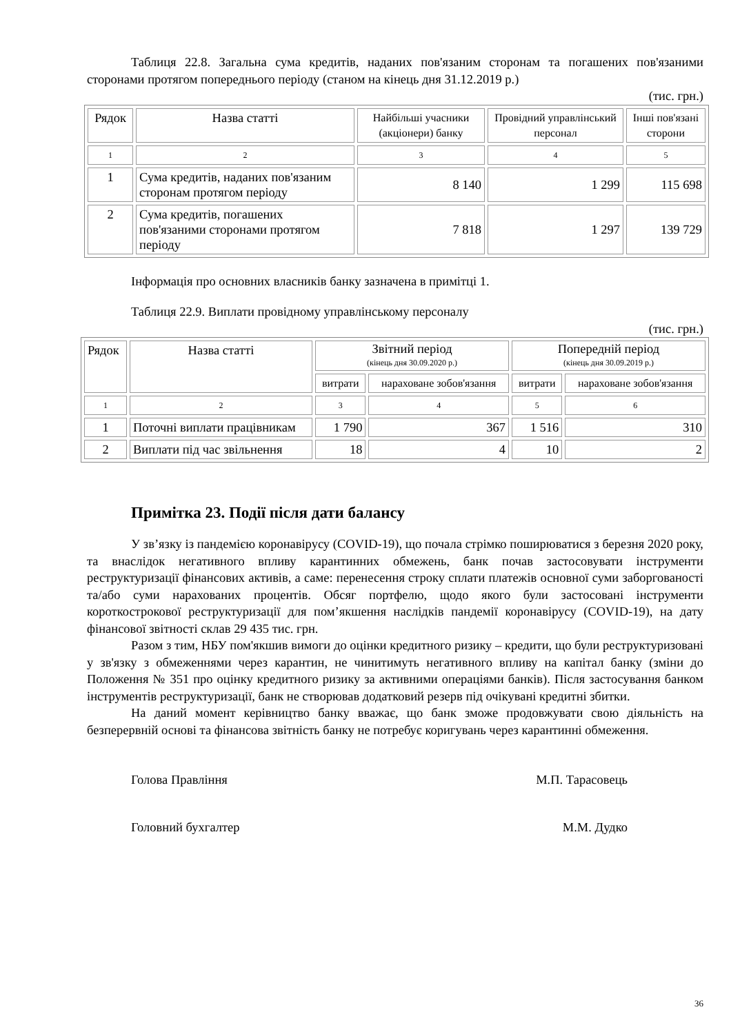Таблиця 22.8. Загальна сума кредитів, наданих пов'язаним сторонам та погашених пов'язаними сторонами протягом попереднього періоду (станом на кінець дня 31.12.2019 р.)
(тис. грн.)
| Рядок | Назва статті | Найбільші учасники (акціонери) банку | Провідний управлінський персонал | Інші пов'язані сторони |
| 1 | 2 | 3 | 4 | 5 |
| 1 | Сума кредитів, наданих пов'язаним сторонам протягом періоду | 8 140 | 1 299 | 115 698 |
| 2 | Сума кредитів, погашених пов'язаними сторонами протягом періоду | 7 818 | 1 297 | 139 729 |
Інформація про основних власників банку зазначена в примітці 1.
Таблиця 22.9. Виплати провідному управлінському персоналу
(тис. грн.)
| Рядок | Назва статті | Звітний період (кінець дня 30.09.2020 р.) | | Попередній період (кінець дня 30.09.2019 р.) | |
| | | витрати | нараховане зобов'язання | витрати | нараховане зобов'язання |
| 1 | 2 | 3 | 4 | 5 | 6 |
| 1 | Поточні виплати працівникам | 1 790 | 367 | 1 516 | 310 |
| 2 | Виплати під час звільнення | 18 | 4 | 10 | 2 |
Примітка 23. Події після дати балансу
У зв’язку із пандемією коронавірусу (COVID-19), що почала стрімко поширюватися з березня 2020 року, та внаслідок негативного впливу карантинних обмежень, банк почав застосовувати інструменти реструктуризації фінансових активів, а саме: перенесення строку сплати платежів основної суми заборгованості та/або суми нарахованих процентів. Обсяг портфелю, щодо якого були застосовані інструменти короткострокової реструктуризації для пом’якшення наслідків пандемії коронавірусу (COVID-19), на дату фінансової звітності склав 29 435 тис. грн.
Разом з тим, НБУ пом'якшив вимоги до оцінки кредитного ризику – кредити, що були реструктуризовані у зв'язку з обмеженнями через карантин, не чинитимуть негативного впливу на капітал банку (зміни до Положення № 351 про оцінку кредитного ризику за активними операціями банків). Після застосування банком інструментів реструктуризації, банк не створював додатковий резерв під очікувані кредитні збитки.
На даний момент керівництво банку вважає, що банк зможе продовжувати свою діяльність на безперервній основі та фінансова звітність банку не потребує коригувань через карантинні обмеження.
Голова Правління М.П. Тарасовець
Головний бухгалтер М.М. Дудко
36